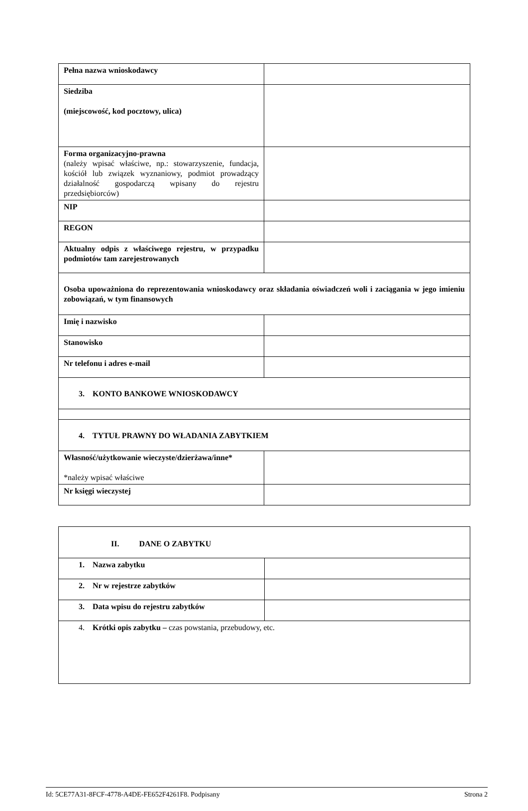| Pełna nazwa wnioskodawcy | |
| Siedziba (miejscowość, kod pocztowy, ulica) | |
| Forma organizacyjno-prawna (należy wpisać właściwe, np.: stowarzyszenie, fundacja, kościół lub związek wyznaniowy, podmiot prowadzący działalność gospodarczą wpisany do rejestru przedsiębiorców) | |
| NIP | |
| REGON | |
| Aktualny odpis z właściwego rejestru, w przypadku podmiotów tam zarejestrowanych | |
| Osoba upoważniona do reprezentowania wnioskodawcy oraz składania oświadczeń woli i zaciągania w jego imieniu zobowiązań, w tym finansowych | |
| Imię i nazwisko | |
| Stanowisko | |
| Nr telefonu i adres e-mail | |
| 3. KONTO BANKOWE WNIOSKODAWCY | |
| 4. TYTUŁ PRAWNY DO WŁADANIA ZABYTKIEM | |
| Własność/użytkowanie wieczyste/dzierżawa/inne* *należy wpisać właściwe | |
| Nr księgi wieczystej | |
| II. DANE O ZABYTKU | |
| 1. Nazwa zabytku | |
| 2. Nr w rejestrze zabytków | |
| 3. Data wpisu do rejestru zabytków | |
| 4. Krótki opis zabytku – czas powstania, przebudowy, etc. | |
Id: 5CE77A31-8FCF-4778-A4DE-FE652F4261F8. Podpisany Strona 2